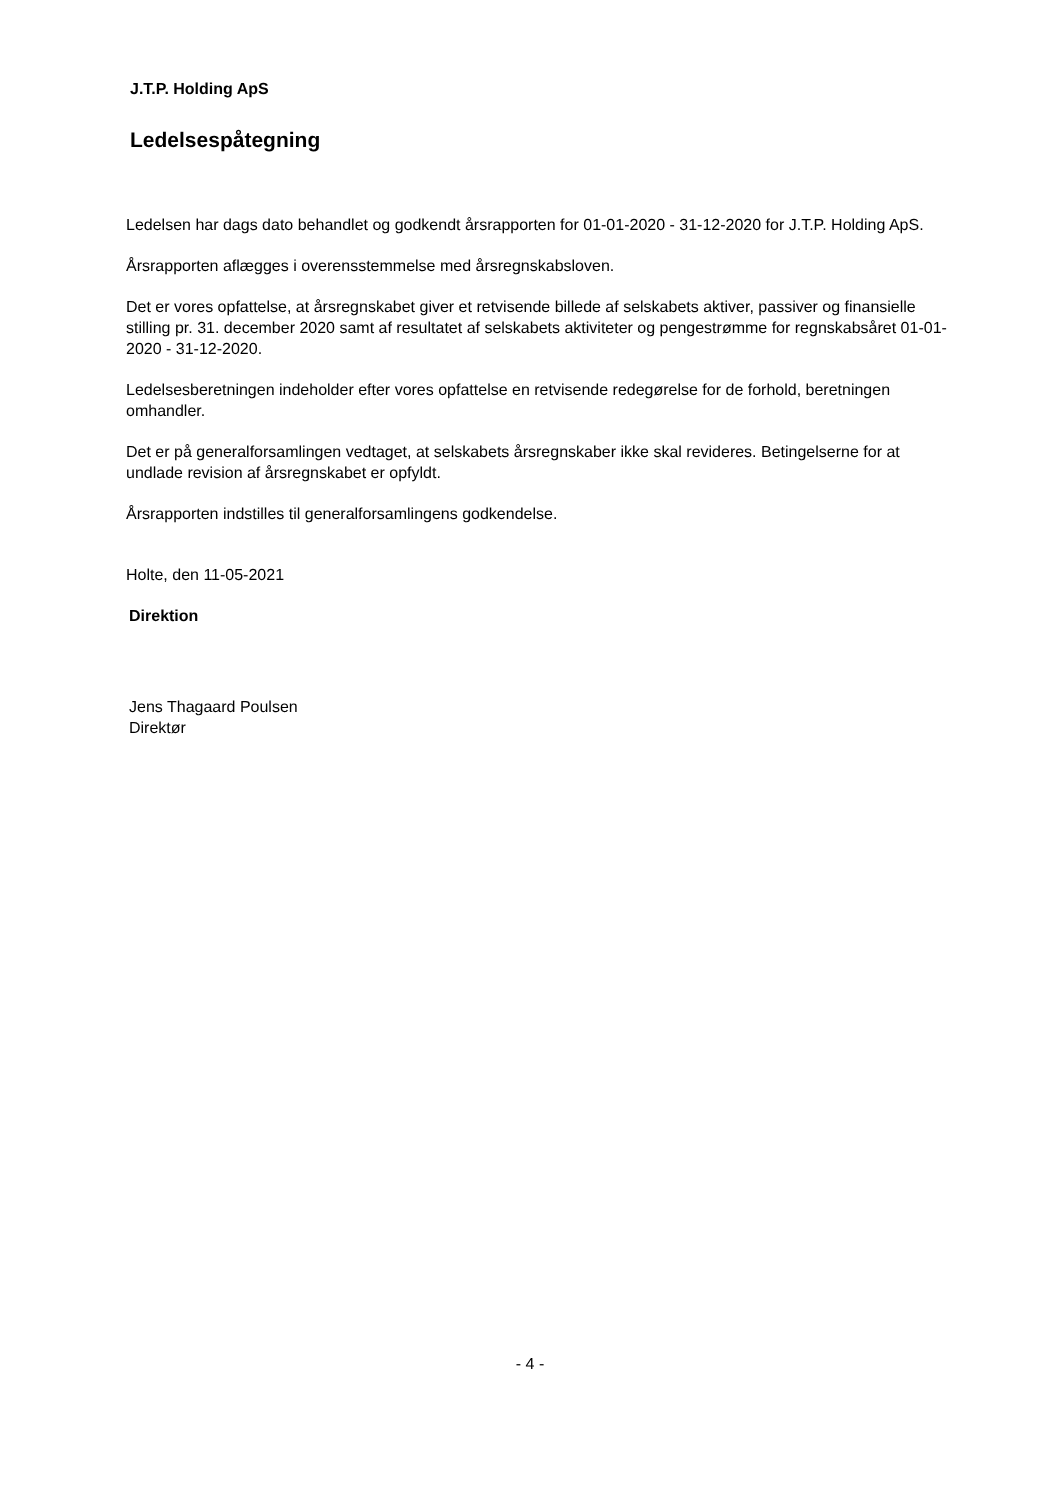J.T.P. Holding ApS
Ledelsespåtegning
Ledelsen har dags dato behandlet og godkendt årsrapporten for 01-01-2020 - 31-12-2020 for J.T.P. Holding ApS.
Årsrapporten aflægges i overensstemmelse med årsregnskabsloven.
Det er vores opfattelse, at årsregnskabet giver et retvisende billede af selskabets aktiver, passiver og finansielle stilling pr. 31. december 2020 samt af resultatet af selskabets aktiviteter og pengestrømme for regnskabsåret 01-01-2020 - 31-12-2020.
Ledelsesberetningen indeholder efter vores opfattelse en retvisende redegørelse for de forhold, beretningen omhandler.
Det er på generalforsamlingen vedtaget, at selskabets årsregnskaber ikke skal revideres. Betingelserne for at undlade revision af årsregnskabet er opfyldt.
Årsrapporten indstilles til generalforsamlingens godkendelse.
Holte, den 11-05-2021
Direktion
Jens Thagaard Poulsen
Direktør
- 4 -